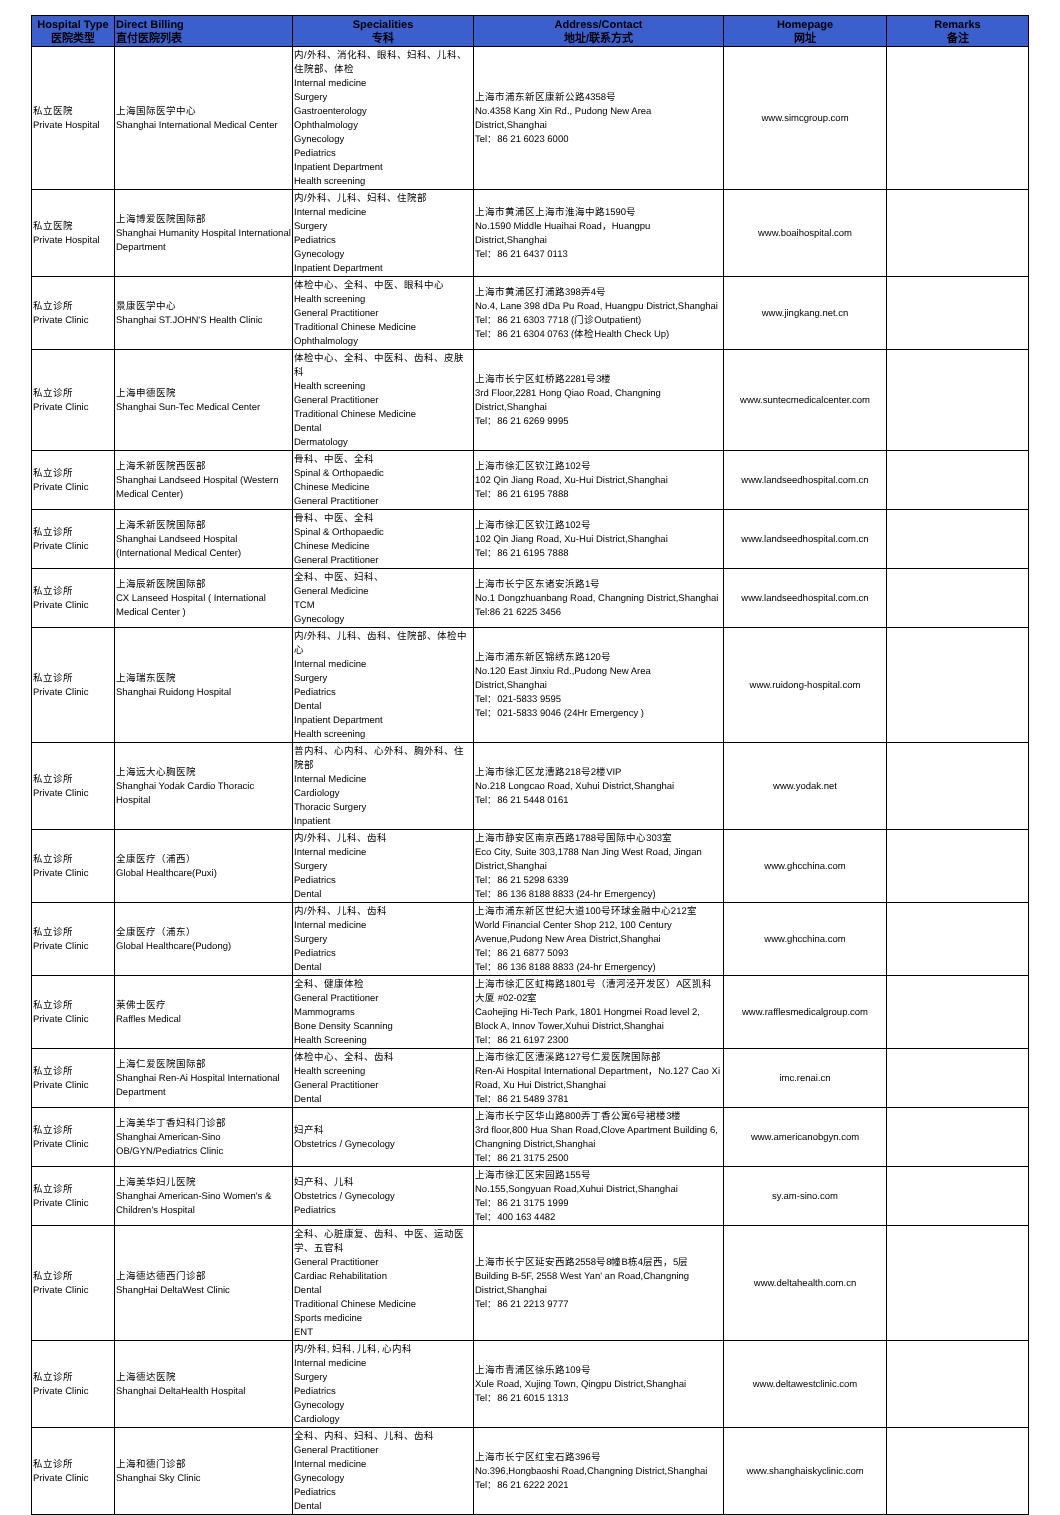| Hospital Type 医院类型 | Direct Billing 直付医院列表 | Specialities 专科 | Address/Contact 地址/联系方式 | Homepage 网址 | Remarks 备注 |
| --- | --- | --- | --- | --- | --- |
| 私立医院 Private Hospital | 上海国际医学中心 Shanghai International Medical Center | 内/外科、消化科、眼科、妇科、儿科、住院部、体检 Internal medicine Surgery Gastroenterology Ophthalmology Gynecology Pediatrics Inpatient Department Health screening | 上海市浦东新区康新公路4358号 No.4358 Kang Xin Rd., Pudong New Area District,Shanghai Tel：86 21 6023 6000 | www.simcgroup.com | |
| 私立医院 Private Hospital | 上海博爱医院国际部 Shanghai Humanity Hospital International Department | 内/外科、儿科、妇科、住院部 Internal medicine Surgery Pediatrics Gynecology Inpatient Department | 上海市黄浦区上海市淮海中路1590号 No.1590 Middle Huaihai Road，Huangpu District,Shanghai Tel：86 21 6437 0113 | www.boaihospital.com | |
| 私立诊所 Private Clinic | 景康医学中心 Shanghai ST.JOHN'S Health Clinic | 体检中心、全科、中医、眼科中心 Health screening General Practitioner Traditional Chinese Medicine Ophthalmology | 上海市黄浦区打浦路398弄4号 No.4, Lane 398 dDa Pu Road, Huangpu District,Shanghai Tel：86 21 6303 7718 (门诊Outpatient) Tel：86 21 6304 0763 (体检Health Check Up) | www.jingkang.net.cn | |
| 私立诊所 Private Clinic | 上海申德医院 Shanghai Sun-Tec Medical Center | 体检中心、全科、中医科、齿科、皮肤科 Health screening General Practitioner Traditional Chinese Medicine Dental Dermatology | 上海市长宁区虹桥路2281号3楼 3rd Floor,2281 Hong Qiao Road, Changning District,Shanghai Tel：86 21 6269 9995 | www.suntecmedicalcenter.com | |
| 私立诊所 Private Clinic | 上海禾新医院西医部 Shanghai Landseed Hospital (Western Medical Center) | 骨科、中医、全科 Spinal & Orthopaedic Chinese Medicine General Practitioner | 上海市徐汇区钦江路102号 102 Qin Jiang Road, Xu-Hui District,Shanghai Tel：86 21 6195 7888 | www.landseedhospital.com.cn | |
| 私立诊所 Private Clinic | 上海禾新医院国际部 Shanghai Landseed Hospital (International Medical Center) | 骨科、中医、全科 Spinal & Orthopaedic Chinese Medicine General Practitioner | 上海市徐汇区钦江路102号 102 Qin Jiang Road, Xu-Hui District,Shanghai Tel：86 21 6195 7888 | www.landseedhospital.com.cn | |
| 私立诊所 Private Clinic | 上海辰新医院国际部 CX Lanseed Hospital ( International Medical Center ) | 全科、中医、妇科、 General Medicine TCM Gynecology | 上海市长宁区东诸安浜路1号 No.1 Dongzhuanbang Road, Changning District,Shanghai Tel:86 21 6225 3456 | www.landseedhospital.com.cn | |
| 私立诊所 Private Clinic | 上海瑞东医院 Shanghai Ruidong Hospital | 内/外科、儿科、齿科、住院部、体检中心 Internal medicine Surgery Pediatrics Dental Inpatient Department Health screening | 上海市浦东新区锦绣东路120号 No.120 East Jinxiu Rd.,Pudong New Area District,Shanghai Tel：021-5833 9595 Tel：021-5833 9046 (24Hr Emergency ) | www.ruidong-hospital.com | |
| 私立诊所 Private Clinic | 上海远大心胸医院 Shanghai Yodak Cardio Thoracic Hospital | 普内科、心内科、心外科、胸外科、住院部 Internal Medicine Cardiology Thoracic Surgery Inpatient | 上海市徐汇区龙漕路218号2楼VIP No.218 Longcao Road, Xuhui District,Shanghai Tel：86 21 5448 0161 | www.yodak.net | |
| 私立诊所 Private Clinic | 全康医疗（浦西） Global Healthcare(Puxi) | 内/外科、儿科、齿科 Internal medicine Surgery Pediatrics Dental | 上海市静安区南京西路1788号国际中心303室 Eco City, Suite 303,1788 Nan Jing West Road, Jingan District,Shanghai Tel：86 21 5298 6339 Tel：86 136 8188 8833 (24-hr Emergency) | www.ghcchina.com | |
| 私立诊所 Private Clinic | 全康医疗（浦东） Global Healthcare(Pudong) | 内/外科、儿科、齿科 Internal medicine Surgery Pediatrics Dental | 上海市浦东新区世纪大道100号环球金融中心212室 World Financial Center Shop 212, 100 Century Avenue,Pudong New Area District,Shanghai Tel：86 21 6877 5093 Tel：86 136 8188 8833 (24-hr Emergency) | www.ghcchina.com | |
| 私立诊所 Private Clinic | 莱佛士医疗 Raffles Medical | 全科、健康体检 General Practitioner Mammograms Bone Density Scanning Health Screening | 上海市徐汇区虹梅路1801号（漕河泾开发区）A区凯科大厦 #02-02室 Caohejing Hi-Tech Park, 1801 Hongmei Road level 2, Block A, Innov Tower,Xuhui District,Shanghai Tel：86 21 6197 2300 | www.rafflesmedicalgroup.com | |
| 私立诊所 Private Clinic | 上海仁爱医院国际部 Shanghai Ren-Ai Hospital International Department | 体检中心、全科、齿科 Health screening General Practitioner Dental | 上海市徐汇区漕溪路127号仁爱医院国际部 Ren-Ai Hospital International Department，No.127 Cao Xi Road, Xu Hui District,Shanghai Tel：86 21 5489 3781 | imc.renai.cn | |
| 私立诊所 Private Clinic | 上海美华丁香妇科门诊部 Shanghai American-Sino OB/GYN/Pediatrics Clinic | 妇产科 Obstetrics / Gynecology | 上海市长宁区华山路800弄丁香公寓6号裙楼3楼 3rd floor,800 Hua Shan Road,Clove Apartment Building 6, Changning District,Shanghai Tel：86 21 3175 2500 | www.americanobgyn.com | |
| 私立诊所 Private Clinic | 上海美华妇儿医院 Shanghai American-Sino Women's & Children's Hospital | 妇产科、儿科 Obstetrics / Gynecology Pediatrics | 上海市徐汇区宋园路155号 No.155,Songyuan Road,Xuhui District,Shanghai Tel：86 21 3175 1999 Tel：400 163 4482 | sy.am-sino.com | |
| 私立诊所 Private Clinic | 上海德达德西门诊部 ShangHai DeltaWest Clinic | 全科、心脏康复、齿科、中医、运动医学、五官科 General Practitioner Cardiac Rehabilitation Dental Traditional Chinese Medicine Sports medicine ENT | 上海市长宁区延安西路2558号8幢B栋4层西，5层 Building B-5F, 2558 West Yan' an Road,Changning District,Shanghai Tel：86 21 2213 9777 | www.deltahealth.com.cn | |
| 私立诊所 Private Clinic | 上海德达医院 Shanghai DeltaHealth Hospital | 内/外科, 妇科, 儿科, 心内科 Internal medicine Surgery Pediatrics Gynecology Cardiology | 上海市青浦区徐乐路109号 Xule Road, Xujing Town, Qingpu District,Shanghai Tel：86 21 6015 1313 | www.deltawestclinic.com | |
| 私立诊所 Private Clinic | 上海和德门诊部 Shanghai Sky Clinic | 全科、内科、妇科、儿科、齿科 General Practitioner Internal medicine Gynecology Pediatrics Dental | 上海市长宁区红宝石路396号 No.396,Hongbaoshi Road,Changning District,Shanghai Tel：86 21 6222 2021 | www.shanghaiskyclinic.com | |